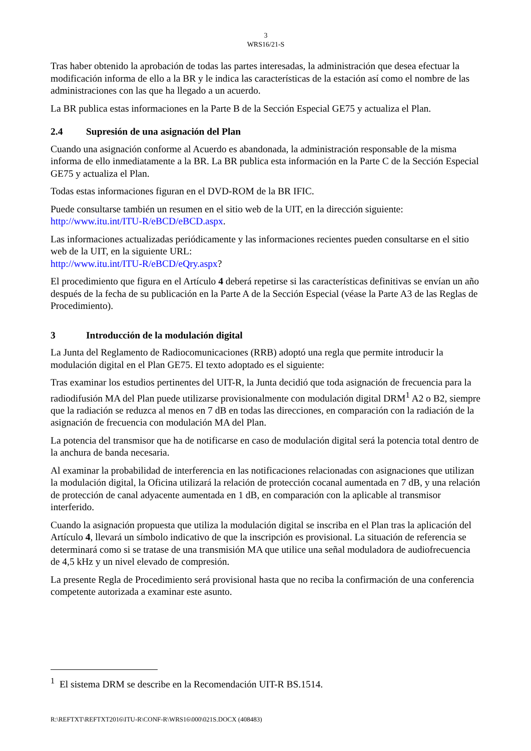3
WRS16/21-S
Tras haber obtenido la aprobación de todas las partes interesadas, la administración que desea efectuar la modificación informa de ello a la BR y le indica las características de la estación así como el nombre de las administraciones con las que ha llegado a un acuerdo.
La BR publica estas informaciones en la Parte B de la Sección Especial GE75 y actualiza el Plan.
2.4 Supresión de una asignación del Plan
Cuando una asignación conforme al Acuerdo es abandonada, la administración responsable de la misma informa de ello inmediatamente a la BR. La BR publica esta información en la Parte C de la Sección Especial GE75 y actualiza el Plan.
Todas estas informaciones figuran en el DVD-ROM de la BR IFIC.
Puede consultarse también un resumen en el sitio web de la UIT, en la dirección siguiente: http://www.itu.int/ITU-R/eBCD/eBCD.aspx.
Las informaciones actualizadas periódicamente y las informaciones recientes pueden consultarse en el sitio web de la UIT, en la siguiente URL:
http://www.itu.int/ITU-R/eBCD/eQry.aspx?
El procedimiento que figura en el Artículo 4 deberá repetirse si las características definitivas se envían un año después de la fecha de su publicación en la Parte A de la Sección Especial (véase la Parte A3 de las Reglas de Procedimiento).
3 Introducción de la modulación digital
La Junta del Reglamento de Radiocomunicaciones (RRB) adoptó una regla que permite introducir la modulación digital en el Plan GE75. El texto adoptado es el siguiente:
Tras examinar los estudios pertinentes del UIT-R, la Junta decidió que toda asignación de frecuencia para la radiodifusión MA del Plan puede utilizarse provisionalmente con modulación digital DRM<sup>1</sup> A2 o B2, siempre que la radiación se reduzca al menos en 7 dB en todas las direcciones, en comparación con la radiación de la asignación de frecuencia con modulación MA del Plan.
La potencia del transmisor que ha de notificarse en caso de modulación digital será la potencia total dentro de la anchura de banda necesaria.
Al examinar la probabilidad de interferencia en las notificaciones relacionadas con asignaciones que utilizan la modulación digital, la Oficina utilizará la relación de protección cocanal aumentada en 7 dB, y una relación de protección de canal adyacente aumentada en 1 dB, en comparación con la aplicable al transmisor interferido.
Cuando la asignación propuesta que utiliza la modulación digital se inscriba en el Plan tras la aplicación del Artículo 4, llevará un símbolo indicativo de que la inscripción es provisional. La situación de referencia se determinará como si se tratase de una transmisión MA que utilice una señal moduladora de audiofrecuencia de 4,5 kHz y un nivel elevado de compresión.
La presente Regla de Procedimiento será provisional hasta que no reciba la confirmación de una conferencia competente autorizada a examinar este asunto.
<sup>1</sup> El sistema DRM se describe en la Recomendación UIT-R BS.1514.
R:\REFTXT\REFTXT2016\ITU-R\CONF-R\WRS16\000\021S.DOCX (408483)